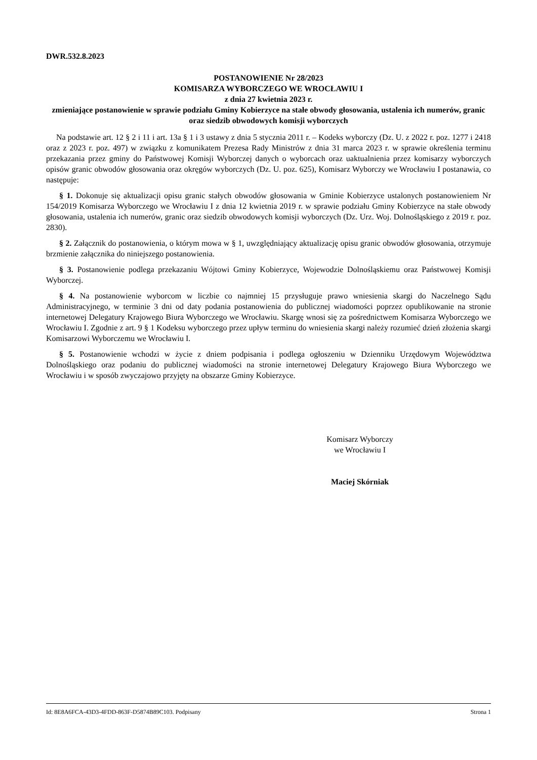DWR.532.8.2023
POSTANOWIENIE Nr 28/2023
KOMISARZA WYBORCZEGO WE WROCŁAWIU I
z dnia 27 kwietnia 2023 r.
zmieniające postanowienie w sprawie podziału Gminy Kobierzyce na stałe obwody głosowania, ustalenia ich numerów, granic oraz siedzib obwodowych komisji wyborczych
Na podstawie art. 12 § 2 i 11 i art. 13a § 1 i 3 ustawy z dnia 5 stycznia 2011 r. – Kodeks wyborczy (Dz. U. z 2022 r. poz. 1277 i 2418 oraz z 2023 r. poz. 497) w związku z komunikatem Prezesa Rady Ministrów z dnia 31 marca 2023 r. w sprawie określenia terminu przekazania przez gminy do Państwowej Komisji Wyborczej danych o wyborcach oraz uaktualnienia przez komisarzy wyborczych opisów granic obwodów głosowania oraz okręgów wyborczych (Dz. U. poz. 625), Komisarz Wyborczy we Wrocławiu I postanawia, co następuje:
§ 1. Dokonuje się aktualizacji opisu granic stałych obwodów głosowania w Gminie Kobierzyce ustalonych postanowieniem Nr 154/2019 Komisarza Wyborczego we Wrocławiu I z dnia 12 kwietnia 2019 r. w sprawie podziału Gminy Kobierzyce na stałe obwody głosowania, ustalenia ich numerów, granic oraz siedzib obwodowych komisji wyborczych (Dz. Urz. Woj. Dolnośląskiego z 2019 r. poz. 2830).
§ 2. Załącznik do postanowienia, o którym mowa w § 1, uwzględniający aktualizację opisu granic obwodów głosowania, otrzymuje brzmienie załącznika do niniejszego postanowienia.
§ 3. Postanowienie podlega przekazaniu Wójtowi Gminy Kobierzyce, Wojewodzie Dolnośląskiemu oraz Państwowej Komisji Wyborczej.
§ 4. Na postanowienie wyborcom w liczbie co najmniej 15 przysługuje prawo wniesienia skargi do Naczelnego Sądu Administracyjnego, w terminie 3 dni od daty podania postanowienia do publicznej wiadomości poprzez opublikowanie na stronie internetowej Delegatury Krajowego Biura Wyborczego we Wrocławiu. Skargę wnosi się za pośrednictwem Komisarza Wyborczego we Wrocławiu I. Zgodnie z art. 9 § 1 Kodeksu wyborczego przez upływ terminu do wniesienia skargi należy rozumieć dzień złożenia skargi Komisarzowi Wyborczemu we Wrocławiu I.
§ 5. Postanowienie wchodzi w życie z dniem podpisania i podlega ogłoszeniu w Dzienniku Urzędowym Województwa Dolnośląskiego oraz podaniu do publicznej wiadomości na stronie internetowej Delegatury Krajowego Biura Wyborczego we Wrocławiu i w sposób zwyczajowo przyjęty na obszarze Gminy Kobierzyce.
Komisarz Wyborczy
we Wrocławiu I
Maciej Skórniak
Id: 8E8A6FCA-43D3-4FDD-863F-D5874B89C103. Podpisany Strona 1